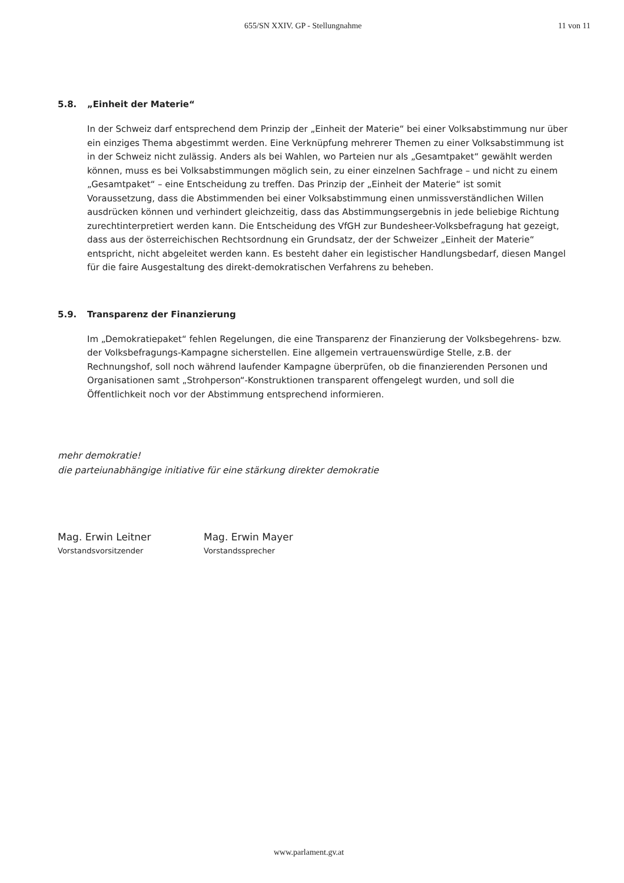655/SN XXIV. GP - Stellungnahme 11 von 11
5.8. „Einheit der Materie“
In der Schweiz darf entsprechend dem Prinzip der „Einheit der Materie“ bei einer Volksabstimmung nur über ein einziges Thema abgestimmt werden. Eine Verknüpfung mehrerer Themen zu einer Volksabstimmung ist in der Schweiz nicht zulässig. Anders als bei Wahlen, wo Parteien nur als „Gesamtpaket“ gewählt werden können, muss es bei Volksabstimmungen möglich sein, zu einer einzelnen Sachfrage – und nicht zu einem „Gesamtpaket“ – eine Entscheidung zu treffen. Das Prinzip der „Einheit der Materie“ ist somit Voraussetzung, dass die Abstimmenden bei einer Volksabstimmung einen unmissverständlichen Willen ausdrücken können und verhindert gleichzeitig, dass das Abstimmungsergebnis in jede beliebige Richtung zurechtinterpretiert werden kann. Die Entscheidung des VfGH zur Bundesheer-Volksbefragung hat gezeigt, dass aus der österreichischen Rechtsordnung ein Grundsatz, der der Schweizer „Einheit der Materie“ entspricht, nicht abgeleitet werden kann. Es besteht daher ein legistischer Handlungsbedarf, diesen Mangel für die faire Ausgestaltung des direkt-demokratischen Verfahrens zu beheben.
5.9. Transparenz der Finanzierung
Im „Demokratiepaket“ fehlen Regelungen, die eine Transparenz der Finanzierung der Volksbegehrens- bzw. der Volksbefragungs-Kampagne sicherstellen. Eine allgemein vertrauenswürdige Stelle, z.B. der Rechnungshof, soll noch während laufender Kampagne überprüfen, ob die finanzierenden Personen und Organisationen samt „Strohperson“-Konstruktionen transparent offengelegt wurden, und soll die Öffentlichkeit noch vor der Abstimmung entsprechend informieren.
mehr demokratie!
die parteiunabhängige initiative für eine stärkung direkter demokratie
Mag. Erwin Leitner
Vorstandsvorsitzender
Mag. Erwin Mayer
Vorstandssprecher
www.parlament.gv.at